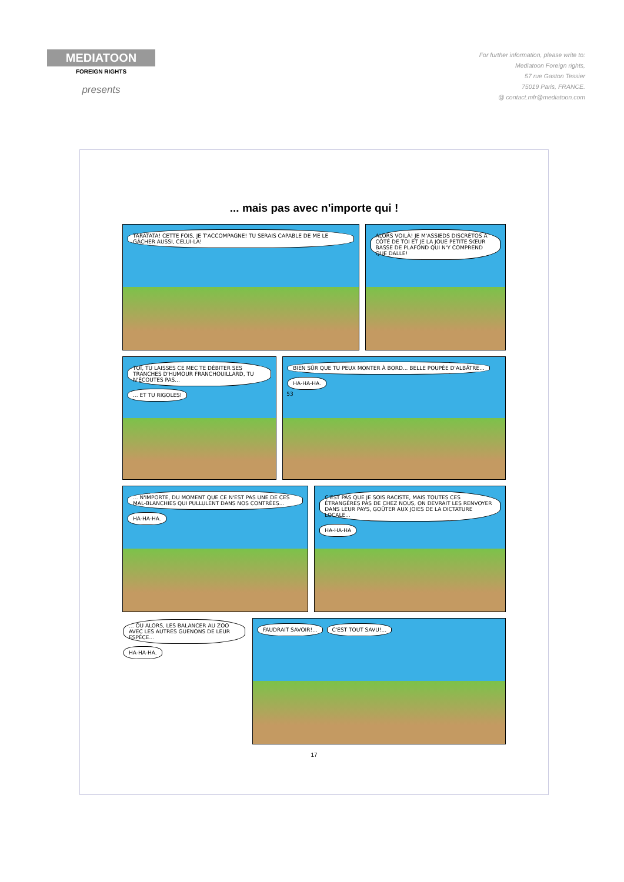MEDIATOON
FOREIGN RIGHTS
presents
For further information, please write to:
Mediatoon Foreign rights,
57 rue Gaston Tessier
75019 Paris, FRANCE.
@ contact.mfr@mediatoon.com
... mais pas avec n'importe qui !
TARATATA! CETTE FOIS, JE T'ACCOMPAGNE! TU SERAIS CAPABLE DE ME LE GÂCHER AUSSI, CELUI-LÀ!
ALORS VOILÀ! JE M'ASSIEDS DISCRÈTOS À CÔTÉ DE TOI ET JE LA JOUE PETITE SŒUR BASSE DE PLAFOND QUI N'Y COMPREND QUE DALLE!
TOI, TU LAISSES CE MEC TE DÉBITER SES TRANCHES D'HUMOUR FRANCHOUILLARD, TU N'ÉCOUTES PAS... ... ET TU RIGOLES!
BIEN SÛR QUE TU PEUX MONTER À BORD... BELLE POUPÉE D'ALBÂTRE... HA-HA-HA.
53
... N'IMPORTE, DU MOMENT QUE CE N'EST PAS UNE DE CES MAL-BLANCHIES QUI PULLULENT DANS NOS CONTRÉES... HA-HA-HA.
C'EST PAS QUE JE SOIS RACISTE, MAIS TOUTES CES ÉTRANGÈRES PAS DE CHEZ NOUS, ON DEVRAIT LES RENVOYER DANS LEUR PAYS, GOÛTER AUX JOIES DE LA DICTATURE LOCALE... HA-HA-HA
... OU ALORS, LES BALANCER AU ZOO AVEC LES AUTRES GUENONS DE LEUR ESPÈCE... HA-HA-HA.
FAUDRAIT SAVOIR!... C'EST TOUT SAVU!...
17